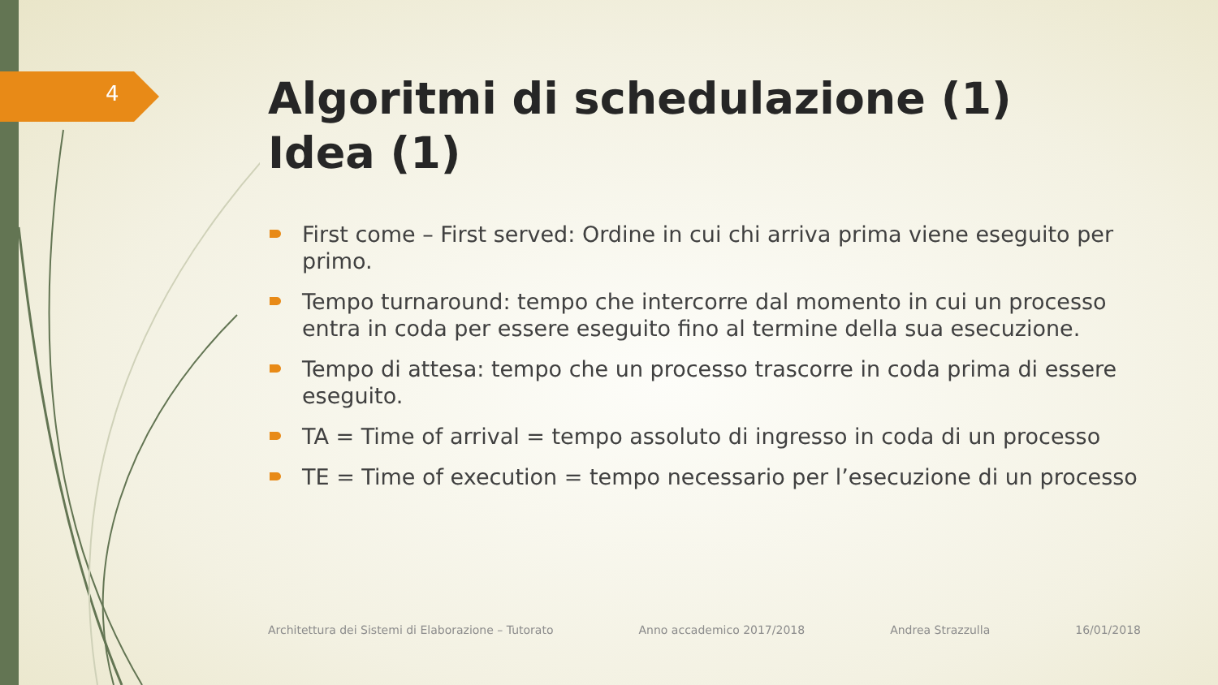4
Algoritmi di schedulazione (1)
Idea (1)
First come – First served: Ordine in cui chi arriva prima viene eseguito per primo.
Tempo turnaround: tempo che intercorre dal momento in cui un processo entra in coda per essere eseguito fino al termine della sua esecuzione.
Tempo di attesa: tempo che un processo trascorre in coda prima di essere eseguito.
TA = Time of arrival = tempo assoluto di ingresso in coda di un processo
TE = Time of execution = tempo necessario per l’esecuzione di un processo
Architettura dei Sistemi di Elaborazione – Tutorato Anno accademico 2017/2018 Andrea Strazzulla 16/01/2018